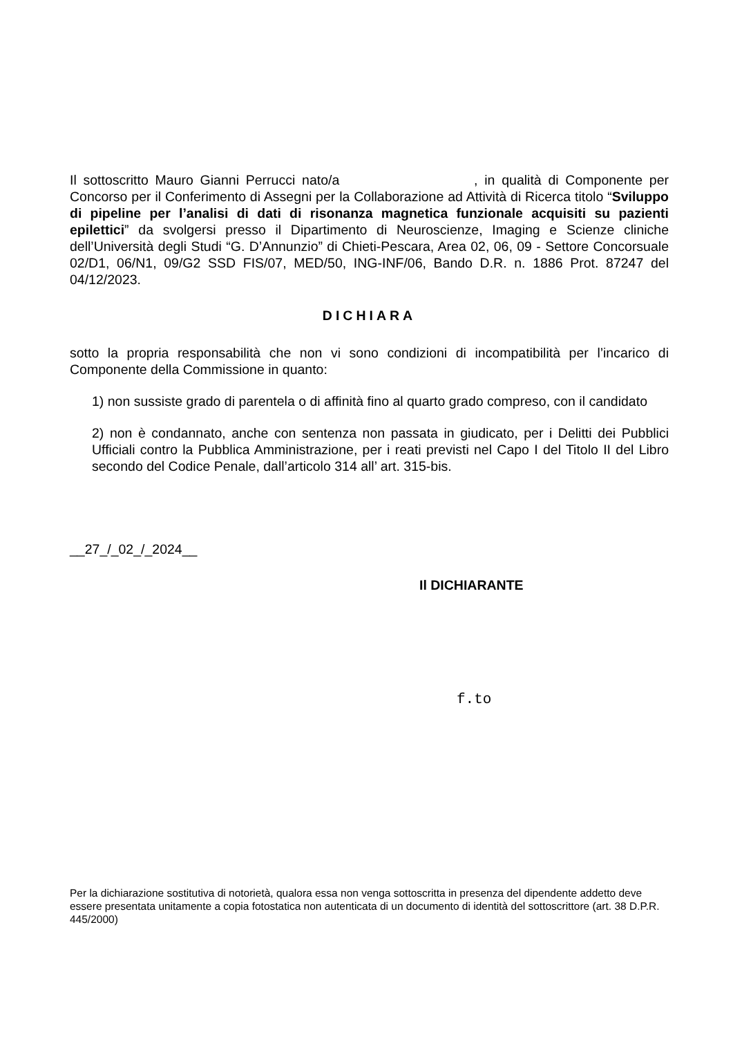Il sottoscritto Mauro Gianni Perrucci nato/a , in qualità di Componente per Concorso per il Conferimento di Assegni per la Collaborazione ad Attività di Ricerca titolo “Sviluppo di pipeline per l’analisi di dati di risonanza magnetica funzionale acquisiti su pazienti epilettici” da svolgersi presso il Dipartimento di Neuroscienze, Imaging e Scienze cliniche dell’Università degli Studi “G. D’Annunzio” di Chieti-Pescara, Area 02, 06, 09 - Settore Concorsuale 02/D1, 06/N1, 09/G2 SSD FIS/07, MED/50, ING-INF/06, Bando D.R. n. 1886 Prot. 87247 del 04/12/2023.
DICHIARA
sotto la propria responsabilità che non vi sono condizioni di incompatibilità per l’incarico di Componente della Commissione in quanto:
1) non sussiste grado di parentela o di affinità fino al quarto grado compreso, con il candidato
2) non è condannato, anche con sentenza non passata in giudicato, per i Delitti dei Pubblici Ufficiali contro la Pubblica Amministrazione, per i reati previsti nel Capo I del Titolo II del Libro secondo del Codice Penale, dall’articolo 314 all’ art. 315-bis.
__27_/_02_/_2024__
Il DICHIARANTE
f.to
Per la dichiarazione sostitutiva di notorietà, qualora essa non venga sottoscritta in presenza del dipendente addetto deve essere presentata unitamente a copia fotostatica non autenticata di un documento di identità del sottoscrittore (art. 38 D.P.R. 445/2000)